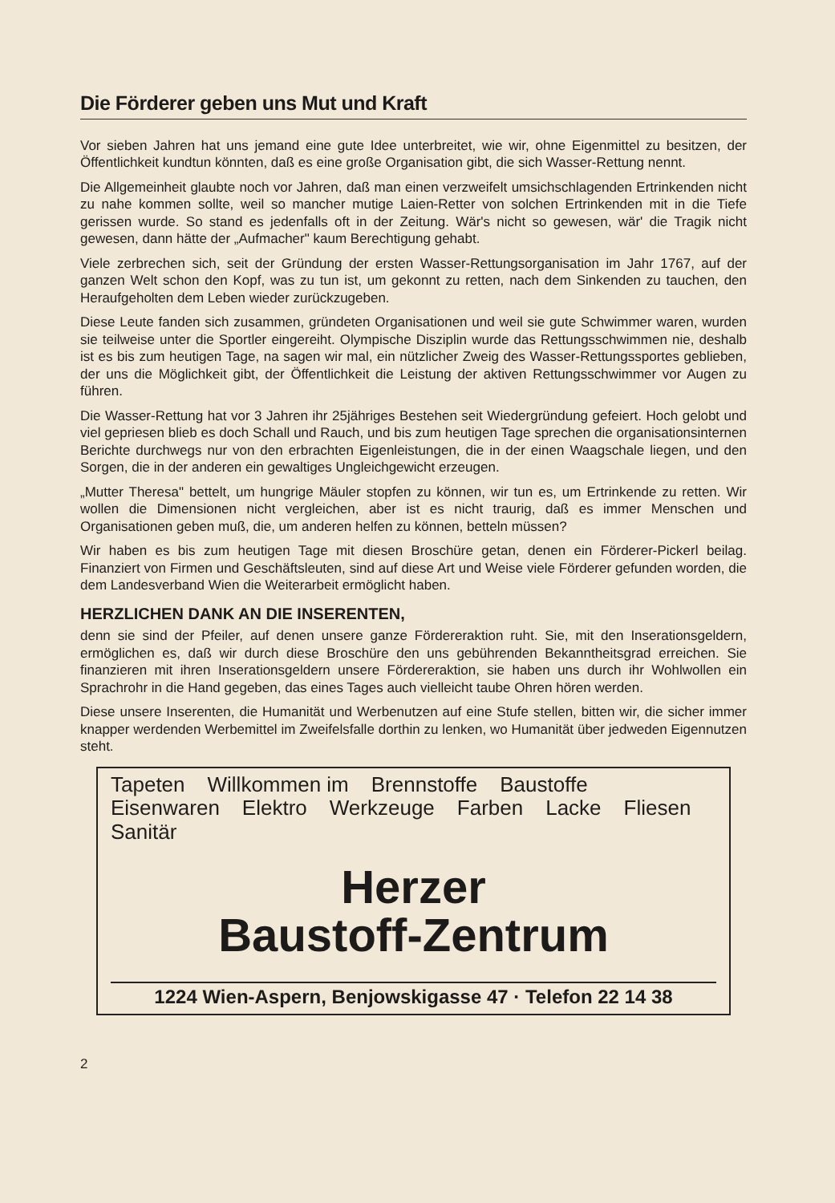Die Förderer geben uns Mut und Kraft
Vor sieben Jahren hat uns jemand eine gute Idee unterbreitet, wie wir, ohne Eigenmittel zu besitzen, der Öffentlichkeit kundtun könnten, daß es eine große Organisation gibt, die sich Wasser-Rettung nennt.
Die Allgemeinheit glaubte noch vor Jahren, daß man einen verzweifelt umsichschlagenden Ertrinkenden nicht zu nahe kommen sollte, weil so mancher mutige Laien-Retter von solchen Ertrinkenden mit in die Tiefe gerissen wurde. So stand es jedenfalls oft in der Zeitung. Wär's nicht so gewesen, wär' die Tragik nicht gewesen, dann hätte der „Aufmacher" kaum Berechtigung gehabt.
Viele zerbrechen sich, seit der Gründung der ersten Wasser-Rettungsorganisation im Jahr 1767, auf der ganzen Welt schon den Kopf, was zu tun ist, um gekonnt zu retten, nach dem Sinkenden zu tauchen, den Heraufgeholten dem Leben wieder zurückzugeben.
Diese Leute fanden sich zusammen, gründeten Organisationen und weil sie gute Schwimmer waren, wurden sie teilweise unter die Sportler eingereiht. Olympische Disziplin wurde das Rettungsschwimmen nie, deshalb ist es bis zum heutigen Tage, na sagen wir mal, ein nützlicher Zweig des Wasser-Rettungssportes geblieben, der uns die Möglichkeit gibt, der Öffentlichkeit die Leistung der aktiven Rettungsschwimmer vor Augen zu führen.
Die Wasser-Rettung hat vor 3 Jahren ihr 25jähriges Bestehen seit Wiedergründung gefeiert. Hoch gelobt und viel gepriesen blieb es doch Schall und Rauch, und bis zum heutigen Tage sprechen die organisationsinternen Berichte durchwegs nur von den erbrachten Eigenleistungen, die in der einen Waagschale liegen, und den Sorgen, die in der anderen ein gewaltiges Ungleichgewicht erzeugen.
„Mutter Theresa" bettelt, um hungrige Mäuler stopfen zu können, wir tun es, um Ertrinkende zu retten. Wir wollen die Dimensionen nicht vergleichen, aber ist es nicht traurig, daß es immer Menschen und Organisationen geben muß, die, um anderen helfen zu können, betteln müssen?
Wir haben es bis zum heutigen Tage mit diesen Broschüre getan, denen ein Förderer-Pickerl beilag. Finanziert von Firmen und Geschäftsleuten, sind auf diese Art und Weise viele Förderer gefunden worden, die dem Landesverband Wien die Weiterarbeit ermöglicht haben.
HERZLICHEN DANK AN DIE INSERENTEN,
denn sie sind der Pfeiler, auf denen unsere ganze Fördereraktion ruht. Sie, mit den Inserationsgeldern, ermöglichen es, daß wir durch diese Broschüre den uns gebührenden Bekanntheitsgrad erreichen. Sie finanzieren mit ihren Inserationsgeldern unsere Fördereraktion, sie haben uns durch ihr Wohlwollen ein Sprachrohr in die Hand gegeben, das eines Tages auch vielleicht taube Ohren hören werden.
Diese unsere Inserenten, die Humanität und Werbenutzen auf eine Stufe stellen, bitten wir, die sicher immer knapper werdenden Werbemittel im Zweifelsfalle dorthin zu lenken, wo Humanität über jedweden Eigennutzen steht.
Tapeten Willkommen im Brennstoffe Baustoffe Eisenwaren Elektro Werkzeuge Farben Lacke Fliesen Sanitär
Herzer
Baustoff-Zentrum
1224 Wien-Aspern, Benjowskigasse 47 · Telefon 22 14 38
2